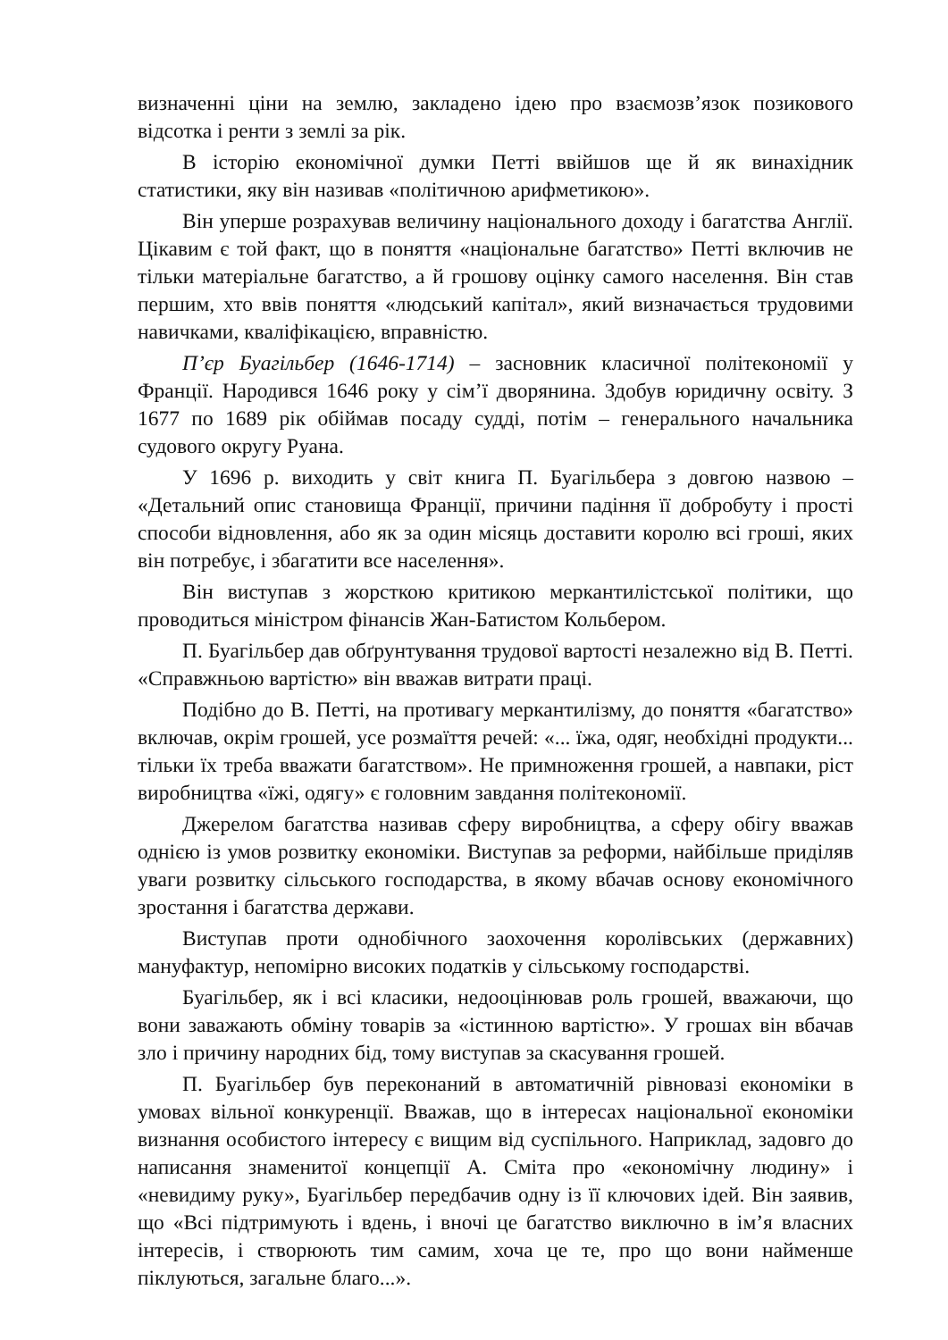визначенні ціни на землю, закладено ідею про взаємозв’язок позикового відсотка і ренти з землі за рік.
В історію економічної думки Петті ввійшов ще й як винахідник статистики, яку він називав «політичною арифметикою».
Він уперше розрахував величину національного доходу і багатства Англії. Цікавим є той факт, що в поняття «національне багатство» Петті включив не тільки матеріальне багатство, а й грошову оцінку самого населення. Він став першим, хто ввів поняття «людський капітал», який визначається трудовими навичками, кваліфікацією, вправністю.
П’єр Буагільбер (1646-1714) – засновник класичної політекономії у Франції. Народився 1646 року у сім’ї дворянина. Здобув юридичну освіту. З 1677 по 1689 рік обіймав посаду судді, потім – генерального начальника судового округу Руана.
У 1696 р. виходить у світ книга П. Буагільбера з довгою назвою – «Детальний опис становища Франції, причини падіння її добробуту і прості способи відновлення, або як за один місяць доставити королю всі гроші, яких він потребує, і збагатити все населення».
Він виступав з жорсткою критикою меркантилістської політики, що проводиться міністром фінансів Жан-Батистом Кольбером.
П. Буагільбер дав обґрунтування трудової вартості незалежно від В. Петті. «Справжньою вартістю» він вважав витрати праці.
Подібно до В. Петті, на противагу меркантилізму, до поняття «багатство» включав, окрім грошей, усе розмаїття речей: «... їжа, одяг, необхідні продукти... тільки їх треба вважати багатством». Не примноження грошей, а навпаки, ріст виробництва «їжі, одягу» є головним завдання політекономії.
Джерелом багатства називав сферу виробництва, а сферу обігу вважав однією із умов розвитку економіки. Виступав за реформи, найбільше приділяв уваги розвитку сільського господарства, в якому вбачав основу економічного зростання і багатства держави.
Виступав проти однобічного заохочення королівських (державних) мануфактур, непомірно високих податків у сільському господарстві.
Буагільбер, як і всі класики, недооцінював роль грошей, вважаючи, що вони заважають обміну товарів за «істинною вартістю». У грошах він вбачав зло і причину народних бід, тому виступав за скасування грошей.
П. Буагільбер був переконаний в автоматичній рівновазі економіки в умовах вільної конкуренції. Вважав, що в інтересах національної економіки визнання особистого інтересу є вищим від суспільного. Наприклад, задовго до написання знаменитої концепції А. Сміта про «економічну людину» і «невидиму руку», Буагільбер передбачив одну із її ключових ідей. Він заявив, що «Всі підтримують і вдень, і вночі це багатство виключно в ім’я власних інтересів, і створюють тим самим, хоча це те, про що вони найменше піклуються, загальне благо...».